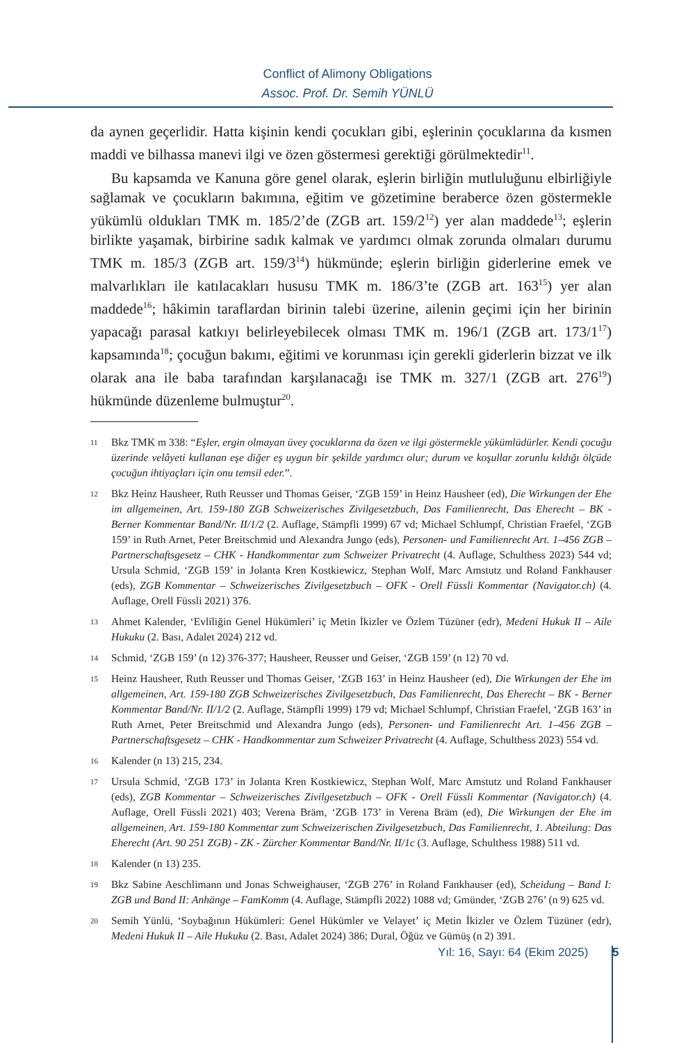Conflict of Alimony Obligations
Assoc. Prof. Dr. Semih YÜNLÜ
da aynen geçerlidir. Hatta kişinin kendi çocukları gibi, eşlerinin çocuklarına da kısmen maddi ve bilhassa manevi ilgi ve özen göstermesi gerektiği görülmektedir<sup>11</sup>.
Bu kapsamda ve Kanuna göre genel olarak, eşlerin birliğin mutluluğunu elbirliğiyle sağlamak ve çocukların bakımına, eğitim ve gözetimine beraberce özen göstermekle yükümlü oldukları TMK m. 185/2’de (ZGB art. 159/2<sup>12</sup>) yer alan maddede<sup>13</sup>; eşlerin birlikte yaşamak, birbirine sadık kalmak ve yardımcı olmak zorunda olmaları durumu TMK m. 185/3 (ZGB art. 159/3<sup>14</sup>) hükmünde; eşlerin birliğin giderlerine emek ve malvarlıkları ile katılacakları hususu TMK m. 186/3’te (ZGB art. 163<sup>15</sup>) yer alan maddede<sup>16</sup>; hâkimin taraflardan birinin talebi üzerine, ailenin geçimi için her birinin yapacağı parasal katkıyı belirleyebilecek olması TMK m. 196/1 (ZGB art. 173/1<sup>17</sup>) kapsamında<sup>18</sup>; çocuğun bakımı, eğitimi ve korunması için gerekli giderlerin bizzat ve ilk olarak ana ile baba tarafından karşılanacağı ise TMK m. 327/1 (ZGB art. 276<sup>19</sup>) hükmünde düzenleme bulmuştur<sup>20</sup>.
11 Bkz TMK m 338: “Eşler, ergin olmayan üvey çocuklarına da özen ve ilgi göstermekle yükümlüdürler. Kendi çocuğu üzerinde velâyeti kullanan eşe diğer eş uygun bir şekilde yardımcı olur; durum ve koşullar zorunlu kıldığı ölçüde çocuğun ihtiyaçları için onu temsil eder.”.
12 Bkz Heinz Hausheer, Ruth Reusser und Thomas Geiser, ‘ZGB 159’ in Heinz Hausheer (ed), Die Wirkungen der Ehe im allgemeinen, Art. 159-180 ZGB Schweizerisches Zivilgesetzbuch, Das Familienrecht, Das Eherecht – BK - Berner Kommentar Band/Nr. II/1/2 (2. Auflage, Stämpfli 1999) 67 vd; Michael Schlumpf, Christian Fraefel, ‘ZGB 159’ in Ruth Arnet, Peter Breitschmid und Alexandra Jungo (eds), Personen- und Familienrecht Art. 1–456 ZGB – Partnerschaftsgesetz – CHK - Handkommentar zum Schweizer Privatrecht (4. Auflage, Schulthess 2023) 544 vd; Ursula Schmid, ‘ZGB 159’ in Jolanta Kren Kostkiewicz, Stephan Wolf, Marc Amstutz und Roland Fankhauser (eds), ZGB Kommentar – Schweizerisches Zivilgesetzbuch – OFK - Orell Füssli Kommentar (Navigator.ch) (4. Auflage, Orell Füssli 2021) 376.
13 Ahmet Kalender, ‘Evliliğin Genel Hükümleri’ iç Metin İkizler ve Özlem Tüzüner (edr), Medeni Hukuk II – Aile Hukuku (2. Bası, Adalet 2024) 212 vd.
14 Schmid, ‘ZGB 159’ (n 12) 376-377; Hausheer, Reusser und Geiser, ‘ZGB 159’ (n 12) 70 vd.
15 Heinz Hausheer, Ruth Reusser und Thomas Geiser, ‘ZGB 163’ in Heinz Hausheer (ed), Die Wirkungen der Ehe im allgemeinen, Art. 159-180 ZGB Schweizerisches Zivilgesetzbuch, Das Familienrecht, Das Eherecht – BK - Berner Kommentar Band/Nr. II/1/2 (2. Auflage, Stämpfli 1999) 179 vd; Michael Schlumpf, Christian Fraefel, ‘ZGB 163’ in Ruth Arnet, Peter Breitschmid und Alexandra Jungo (eds), Personen- und Familienrecht Art. 1–456 ZGB – Partnerschaftsgesetz – CHK - Handkommentar zum Schweizer Privatrecht (4. Auflage, Schulthess 2023) 554 vd.
16 Kalender (n 13) 215, 234.
17 Ursula Schmid, ‘ZGB 173’ in Jolanta Kren Kostkiewicz, Stephan Wolf, Marc Amstutz und Roland Fankhauser (eds), ZGB Kommentar – Schweizerisches Zivilgesetzbuch – OFK - Orell Füssli Kommentar (Navigator.ch) (4. Auflage, Orell Füssli 2021) 403; Verena Bräm, ‘ZGB 173’ in Verena Bräm (ed), Die Wirkungen der Ehe im allgemeinen, Art. 159-180 Kommentar zum Schweizerischen Zivilgesetzbuch, Das Familienrecht, 1. Abteilung: Das Eherecht (Art. 90 251 ZGB) - ZK - Zürcher Kommentar Band/Nr. II/1c (3. Auflage, Schulthess 1988) 511 vd.
18 Kalender (n 13) 235.
19 Bkz Sabine Aeschlimann und Jonas Schweighauser, ‘ZGB 276’ in Roland Fankhauser (ed), Scheidung – Band I: ZGB und Band II: Anhänge – FamKomm (4. Auflage, Stämpfli 2022) 1088 vd; Gmünder, ‘ZGB 276’ (n 9) 625 vd.
20 Semih Yünlü, ‘Soybağının Hükümleri: Genel Hükümler ve Velayet’ iç Metin İkizler ve Özlem Tüzüner (edr), Medeni Hukuk II – Aile Hukuku (2. Bası, Adalet 2024) 386; Dural, Öğüz ve Gümüş (n 2) 391.
Yıl: 16, Sayı: 64 (Ekim 2025) 5